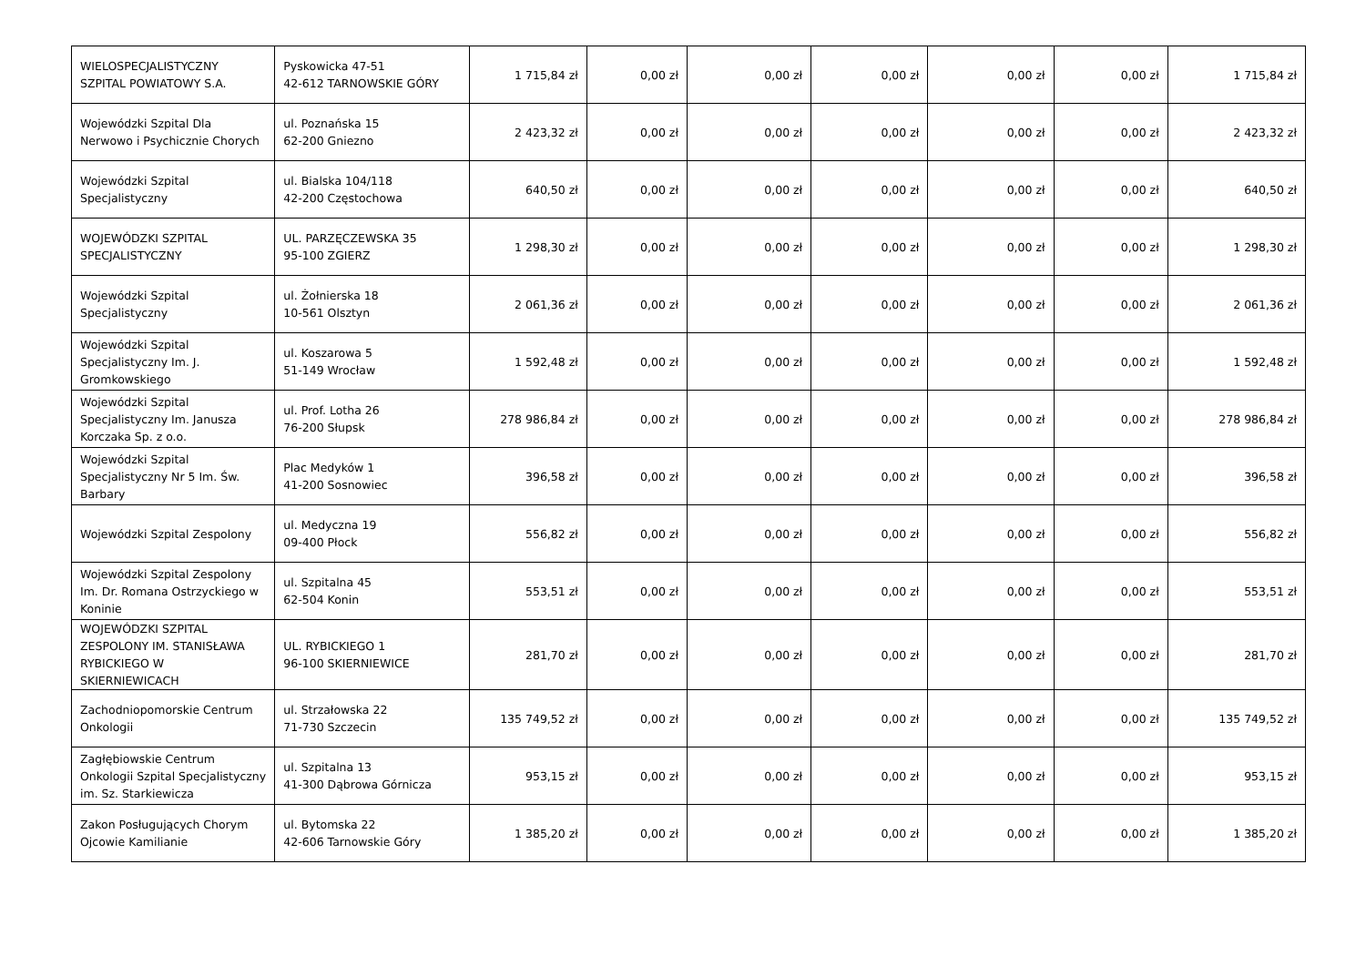| WIELOSPECJALISTYCZNY SZPITAL POWIATOWY S.A. | Pyskowicka 47-51 42-612 TARNOWSKIE GÓRY | 1 715,84 zł | 0,00 zł | 0,00 zł | 0,00 zł | 0,00 zł | 0,00 zł | 1 715,84 zł |
| Wojewódzki Szpital Dla Nerwowo i Psychicznie Chorych | ul. Poznańska 15 62-200 Gniezno | 2 423,32 zł | 0,00 zł | 0,00 zł | 0,00 zł | 0,00 zł | 0,00 zł | 2 423,32 zł |
| Wojewódzki Szpital Specjalistyczny | ul. Bialska 104/118 42-200 Częstochowa | 640,50 zł | 0,00 zł | 0,00 zł | 0,00 zł | 0,00 zł | 0,00 zł | 640,50 zł |
| WOJEWÓDZKI SZPITAL SPECJALISTYCZNY | UL. PARZĘCZEWSKA 35 95-100 ZGIERZ | 1 298,30 zł | 0,00 zł | 0,00 zł | 0,00 zł | 0,00 zł | 0,00 zł | 1 298,30 zł |
| Wojewódzki Szpital Specjalistyczny | ul. Żołnierska 18 10-561 Olsztyn | 2 061,36 zł | 0,00 zł | 0,00 zł | 0,00 zł | 0,00 zł | 0,00 zł | 2 061,36 zł |
| Wojewódzki Szpital Specjalistyczny Im. J. Gromkowskiego | ul. Koszarowa 5 51-149 Wrocław | 1 592,48 zł | 0,00 zł | 0,00 zł | 0,00 zł | 0,00 zł | 0,00 zł | 1 592,48 zł |
| Wojewódzki Szpital Specjalistyczny Im. Janusza Korczaka Sp. z o.o. | ul. Prof. Lotha 26 76-200 Słupsk | 278 986,84 zł | 0,00 zł | 0,00 zł | 0,00 zł | 0,00 zł | 0,00 zł | 278 986,84 zł |
| Wojewódzki Szpital Specjalistyczny Nr 5 Im. Św. Barbary | Plac Medyków 1 41-200 Sosnowiec | 396,58 zł | 0,00 zł | 0,00 zł | 0,00 zł | 0,00 zł | 0,00 zł | 396,58 zł |
| Wojewódzki Szpital Zespolony | ul. Medyczna 19 09-400 Płock | 556,82 zł | 0,00 zł | 0,00 zł | 0,00 zł | 0,00 zł | 0,00 zł | 556,82 zł |
| Wojewódzki Szpital Zespolony Im. Dr. Romana Ostrzyckiego w Koninie | ul. Szpitalna 45 62-504 Konin | 553,51 zł | 0,00 zł | 0,00 zł | 0,00 zł | 0,00 zł | 0,00 zł | 553,51 zł |
| WOJEWÓDZKI SZPITAL ZESPOLONY IM. STANISŁAWA RYBICKIEGO W SKIERNIEWICACH | UL. RYBICKIEGO 1 96-100 SKIERNIEWICE | 281,70 zł | 0,00 zł | 0,00 zł | 0,00 zł | 0,00 zł | 0,00 zł | 281,70 zł |
| Zachodniopomorskie Centrum Onkologii | ul. Strzałowska 22 71-730 Szczecin | 135 749,52 zł | 0,00 zł | 0,00 zł | 0,00 zł | 0,00 zł | 0,00 zł | 135 749,52 zł |
| Zagłębiowskie Centrum Onkologii Szpital Specjalistyczny im. Sz. Starkiewicza | ul. Szpitalna 13 41-300 Dąbrowa Górnicza | 953,15 zł | 0,00 zł | 0,00 zł | 0,00 zł | 0,00 zł | 0,00 zł | 953,15 zł |
| Zakon Posługujących Chorym Ojcowie Kamilianie | ul. Bytomska 22 42-606 Tarnowskie Góry | 1 385,20 zł | 0,00 zł | 0,00 zł | 0,00 zł | 0,00 zł | 0,00 zł | 1 385,20 zł |